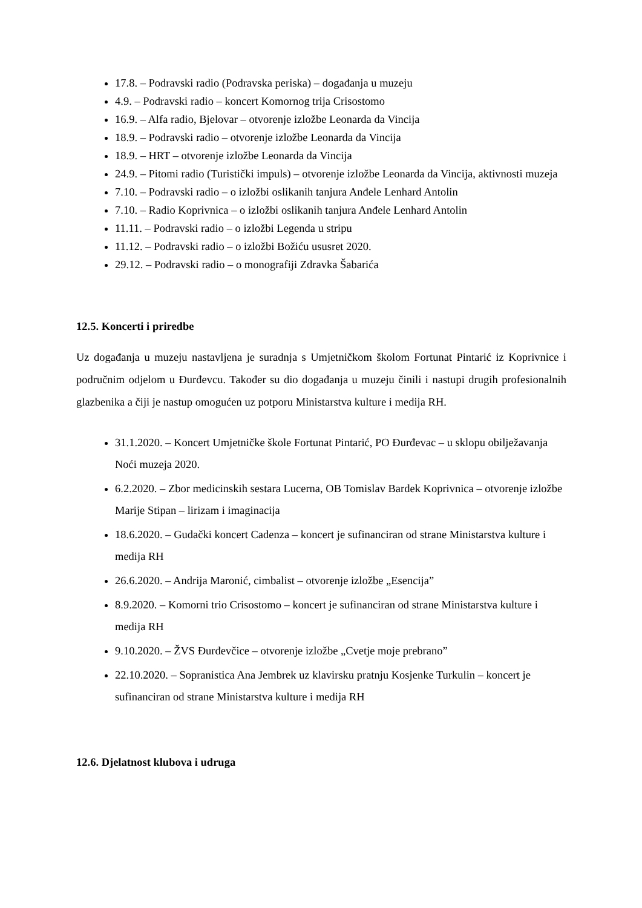17.8. – Podravski radio (Podravska periska) – događanja u muzeju
4.9. – Podravski radio – koncert Komornog trija Crisostomo
16.9. – Alfa radio, Bjelovar – otvorenje izložbe Leonarda da Vincija
18.9. – Podravski radio – otvorenje izložbe Leonarda da Vincija
18.9. – HRT – otvorenje izložbe Leonarda da Vincija
24.9. – Pitomi radio (Turistički impuls) – otvorenje izložbe Leonarda da Vincija, aktivnosti muzeja
7.10. – Podravski radio – o izložbi oslikanih tanjura Anđele Lenhard Antolin
7.10. – Radio Koprivnica – o izložbi oslikanih tanjura Anđele Lenhard Antolin
11.11. – Podravski radio – o izložbi Legenda u stripu
11.12. – Podravski radio – o izložbi Božiću ususret 2020.
29.12. – Podravski radio – o monografiji Zdravka Šabarića
12.5. Koncerti i priredbe
Uz događanja u muzeju nastavljena je suradnja s Umjetničkom školom Fortunat Pintarić iz Koprivnice i područnim odjelom u Đurđevcu. Također su dio događanja u muzeju činili i nastupi drugih profesionalnih glazbenika a čiji je nastup omogućen uz potporu Ministarstva kulture i medija RH.
31.1.2020. – Koncert Umjetničke škole Fortunat Pintarić, PO Đurđevac – u sklopu obilježavanja Noći muzeja 2020.
6.2.2020. – Zbor medicinskih sestara Lucerna, OB Tomislav Bardek Koprivnica – otvorenje izložbe Marije Stipan – lirizam i imaginacija
18.6.2020. – Gudački koncert Cadenza – koncert je sufinanciran od strane Ministarstva kulture i medija RH
26.6.2020. – Andrija Maronić, cimbalist – otvorenje izložbe „Esencija”
8.9.2020. – Komorni trio Crisostomo – koncert je sufinanciran od strane Ministarstva kulture i medija RH
9.10.2020. – ŽVS Đurđevčice – otvorenje izložbe „Cvetje moje prebrano”
22.10.2020. – Sopranistica Ana Jembrek uz klavirsku pratnju Kosjenke Turkulin – koncert je sufinanciran od strane Ministarstva kulture i medija RH
12.6. Djelatnost klubova i udruga